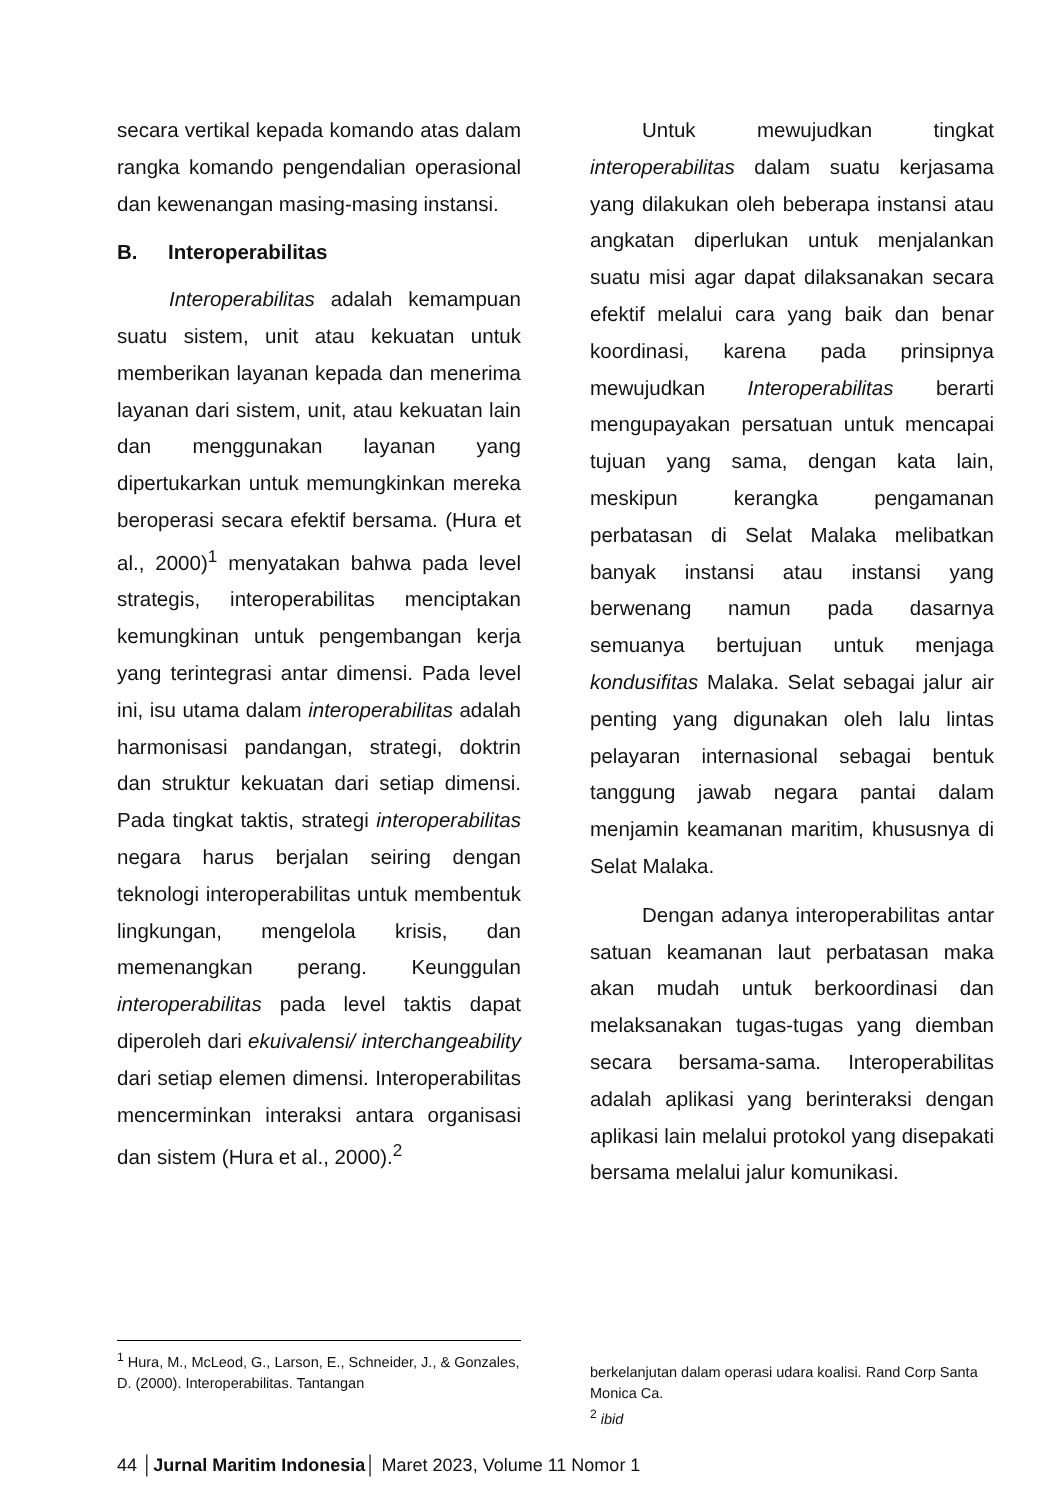secara vertikal kepada komando atas dalam rangka komando pengendalian operasional dan kewenangan masing-masing instansi.
B. Interoperabilitas
Interoperabilitas adalah kemampuan suatu sistem, unit atau kekuatan untuk memberikan layanan kepada dan menerima layanan dari sistem, unit, atau kekuatan lain dan menggunakan layanan yang dipertukarkan untuk memungkinkan mereka beroperasi secara efektif bersama. (Hura et al., 2000)<sup>1</sup> menyatakan bahwa pada level strategis, interoperabilitas menciptakan kemungkinan untuk pengembangan kerja yang terintegrasi antar dimensi. Pada level ini, isu utama dalam interoperabilitas adalah harmonisasi pandangan, strategi, doktrin dan struktur kekuatan dari setiap dimensi. Pada tingkat taktis, strategi interoperabilitas negara harus berjalan seiring dengan teknologi interoperabilitas untuk membentuk lingkungan, mengelola krisis, dan memenangkan perang. Keunggulan interoperabilitas pada level taktis dapat diperoleh dari ekuivalensi/ interchangeability dari setiap elemen dimensi. Interoperabilitas mencerminkan interaksi antara organisasi dan sistem (Hura et al., 2000).<sup>2</sup>
Untuk mewujudkan tingkat interoperabilitas dalam suatu kerjasama yang dilakukan oleh beberapa instansi atau angkatan diperlukan untuk menjalankan suatu misi agar dapat dilaksanakan secara efektif melalui cara yang baik dan benar koordinasi, karena pada prinsipnya mewujudkan Interoperabilitas berarti mengupayakan persatuan untuk mencapai tujuan yang sama, dengan kata lain, meskipun kerangka pengamanan perbatasan di Selat Malaka melibatkan banyak instansi atau instansi yang berwenang namun pada dasarnya semuanya bertujuan untuk menjaga kondusifitas Malaka. Selat sebagai jalur air penting yang digunakan oleh lalu lintas pelayaran internasional sebagai bentuk tanggung jawab negara pantai dalam menjamin keamanan maritim, khususnya di Selat Malaka.
Dengan adanya interoperabilitas antar satuan keamanan laut perbatasan maka akan mudah untuk berkoordinasi dan melaksanakan tugas-tugas yang diemban secara bersama-sama. Interoperabilitas adalah aplikasi yang berinteraksi dengan aplikasi lain melalui protokol yang disepakati bersama melalui jalur komunikasi.
<sup>1</sup> Hura, M., McLeod, G., Larson, E., Schneider, J., & Gonzales, D. (2000). Interoperabilitas. Tantangan
berkelanjutan dalam operasi udara koalisi. Rand Corp Santa Monica Ca.
<sup>2</sup> ibid
44 │Jurnal Maritim Indonesia│ Maret 2023, Volume 11 Nomor 1